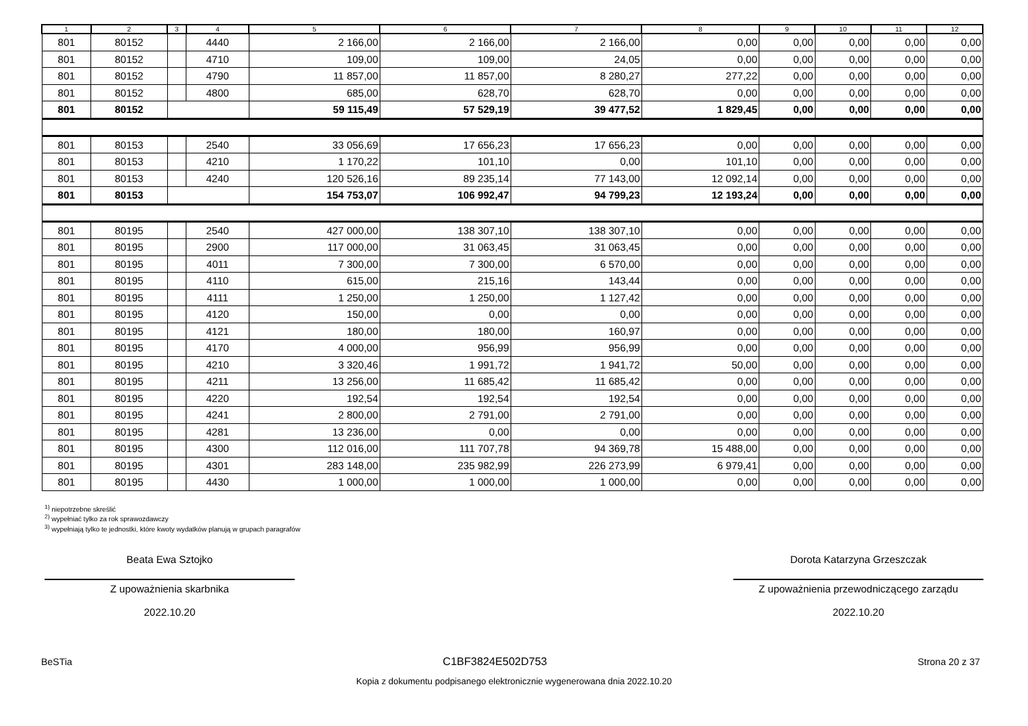| 1 | 2 | 3 | 4 | 5 | 6 | 7 | 8 | 9 | 10 | 11 | 12 |
| --- | --- | --- | --- | --- | --- | --- | --- | --- | --- | --- | --- |
| 801 | 80152 | | 4440 | 2 166,00 | 2 166,00 | 2 166,00 | 0,00 | 0,00 | 0,00 | 0,00 | 0,00 |
| 801 | 80152 | | 4710 | 109,00 | 109,00 | 24,05 | 0,00 | 0,00 | 0,00 | 0,00 | 0,00 |
| 801 | 80152 | | 4790 | 11 857,00 | 11 857,00 | 8 280,27 | 277,22 | 0,00 | 0,00 | 0,00 | 0,00 |
| 801 | 80152 | | 4800 | 685,00 | 628,70 | 628,70 | 0,00 | 0,00 | 0,00 | 0,00 | 0,00 |
| 801 | 80152 | | | 59 115,49 | 57 529,19 | 39 477,52 | 1 829,45 | 0,00 | 0,00 | 0,00 | 0,00 |
| 801 | 80153 | | 2540 | 33 056,69 | 17 656,23 | 17 656,23 | 0,00 | 0,00 | 0,00 | 0,00 | 0,00 |
| 801 | 80153 | | 4210 | 1 170,22 | 101,10 | 0,00 | 101,10 | 0,00 | 0,00 | 0,00 | 0,00 |
| 801 | 80153 | | 4240 | 120 526,16 | 89 235,14 | 77 143,00 | 12 092,14 | 0,00 | 0,00 | 0,00 | 0,00 |
| 801 | 80153 | | | 154 753,07 | 106 992,47 | 94 799,23 | 12 193,24 | 0,00 | 0,00 | 0,00 | 0,00 |
| 801 | 80195 | | 2540 | 427 000,00 | 138 307,10 | 138 307,10 | 0,00 | 0,00 | 0,00 | 0,00 | 0,00 |
| 801 | 80195 | | 2900 | 117 000,00 | 31 063,45 | 31 063,45 | 0,00 | 0,00 | 0,00 | 0,00 | 0,00 |
| 801 | 80195 | | 4011 | 7 300,00 | 7 300,00 | 6 570,00 | 0,00 | 0,00 | 0,00 | 0,00 | 0,00 |
| 801 | 80195 | | 4110 | 615,00 | 215,16 | 143,44 | 0,00 | 0,00 | 0,00 | 0,00 | 0,00 |
| 801 | 80195 | | 4111 | 1 250,00 | 1 250,00 | 1 127,42 | 0,00 | 0,00 | 0,00 | 0,00 | 0,00 |
| 801 | 80195 | | 4120 | 150,00 | 0,00 | 0,00 | 0,00 | 0,00 | 0,00 | 0,00 | 0,00 |
| 801 | 80195 | | 4121 | 180,00 | 180,00 | 160,97 | 0,00 | 0,00 | 0,00 | 0,00 | 0,00 |
| 801 | 80195 | | 4170 | 4 000,00 | 956,99 | 956,99 | 0,00 | 0,00 | 0,00 | 0,00 | 0,00 |
| 801 | 80195 | | 4210 | 3 320,46 | 1 991,72 | 1 941,72 | 50,00 | 0,00 | 0,00 | 0,00 | 0,00 |
| 801 | 80195 | | 4211 | 13 256,00 | 11 685,42 | 11 685,42 | 0,00 | 0,00 | 0,00 | 0,00 | 0,00 |
| 801 | 80195 | | 4220 | 192,54 | 192,54 | 192,54 | 0,00 | 0,00 | 0,00 | 0,00 | 0,00 |
| 801 | 80195 | | 4241 | 2 800,00 | 2 791,00 | 2 791,00 | 0,00 | 0,00 | 0,00 | 0,00 | 0,00 |
| 801 | 80195 | | 4281 | 13 236,00 | 0,00 | 0,00 | 0,00 | 0,00 | 0,00 | 0,00 | 0,00 |
| 801 | 80195 | | 4300 | 112 016,00 | 111 707,78 | 94 369,78 | 15 488,00 | 0,00 | 0,00 | 0,00 | 0,00 |
| 801 | 80195 | | 4301 | 283 148,00 | 235 982,99 | 226 273,99 | 6 979,41 | 0,00 | 0,00 | 0,00 | 0,00 |
| 801 | 80195 | | 4430 | 1 000,00 | 1 000,00 | 1 000,00 | 0,00 | 0,00 | 0,00 | 0,00 | 0,00 |
<sup>1)</sup> niepotrzebne skreślić
<sup>2)</sup> wypełniać tylko za rok sprawozdawczy
<sup>3)</sup> wypełniają tylko te jednostki, które kwoty wydatków planują w grupach paragrafów
Beata Ewa Sztojko
Z upoważnienia skarbnika
2022.10.20
Dorota Katarzyna Grzeszczak
Z upoważnienia przewodniczącego zarządu
2022.10.20
BeSTia C1BF3824E502D753 Strona 20 z 37
Kopia z dokumentu podpisanego elektronicznie wygenerowana dnia 2022.10.20